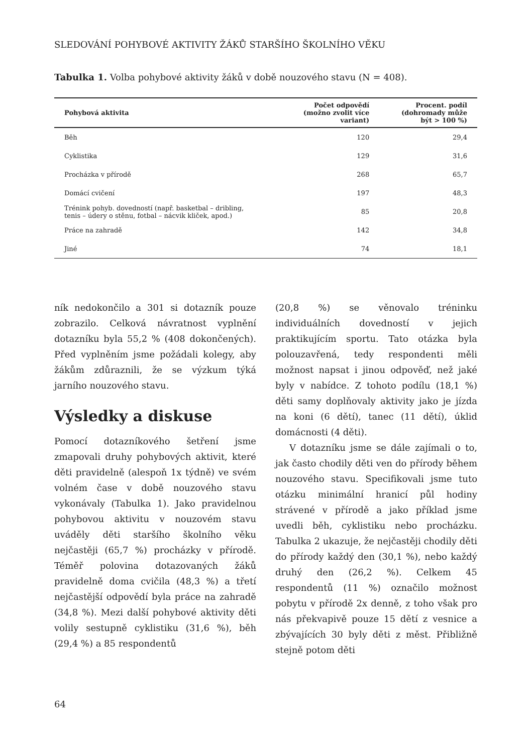SLEDOVÁNÍ POHYBOVÉ AKTIVITY ŽÁKŮ STARŠÍHO ŠKOLNÍHO VĚKU
Tabulka 1. Volba pohybové aktivity žáků v době nouzového stavu (N = 408).
| Pohybová aktivita | Počet odpovědí (možno zvolit více variant) | Procent. podíl (dohromady může být > 100 %) |
| --- | --- | --- |
| Běh | 120 | 29,4 |
| Cyklistika | 129 | 31,6 |
| Procházka v přírodě | 268 | 65,7 |
| Domácí cvičení | 197 | 48,3 |
| Trénink pohyb. dovedností (např. basketbal – dribling, tenis – údery o stěnu, fotbal – nácvik kliček, apod.) | 85 | 20,8 |
| Práce na zahradě | 142 | 34,8 |
| Jiné | 74 | 18,1 |
ník nedokončilo a 301 si dotazník pouze zobrazilo. Celková návratnost vyplnění dotazníku byla 55,2 % (408 dokončených). Před vyplněním jsme požádali kolegy, aby žákům zdůraznili, že se výzkum týká jarního nouzového stavu.
Výsledky a diskuse
Pomocí dotazníkového šetření jsme zmapovali druhy pohybových aktivit, které děti pravidelně (alespoň 1x týdně) ve svém volném čase v době nouzového stavu vykonávaly (Tabulka 1). Jako pravidelnou pohybovou aktivitu v nouzovém stavu uváděly děti staršího školního věku nejčastěji (65,7 %) procházky v přírodě. Téměř polovina dotazovaných žáků pravidelně doma cvičila (48,3 %) a třetí nejčastější odpovědí byla práce na zahradě (34,8 %). Mezi další pohybové aktivity děti volily sestupně cyklistiku (31,6 %), běh (29,4 %) a 85 respondentů
(20,8 %) se věnovalo tréninku individuálních dovedností v jejich praktikujícím sportu. Tato otázka byla polouzavřená, tedy respondenti měli možnost napsat i jinou odpověď, než jaké byly v nabídce. Z tohoto podílu (18,1 %) děti samy doplňovaly aktivity jako je jízda na koni (6 dětí), tanec (11 dětí), úklid domácnosti (4 děti).
V dotazníku jsme se dále zajímali o to, jak často chodily děti ven do přírody během nouzového stavu. Specifikovali jsme tuto otázku minimální hranicí půl hodiny strávené v přírodě a jako příklad jsme uvedli běh, cyklistiku nebo procházku. Tabulka 2 ukazuje, že nejčastěji chodily děti do přírody každý den (30,1 %), nebo každý druhý den (26,2 %). Celkem 45 respondentů (11 %) označilo možnost pobytu v přírodě 2x denně, z toho však pro nás překvapivě pouze 15 dětí z vesnice a zbývajících 30 byly děti z měst. Přibližně stejně potom děti
64